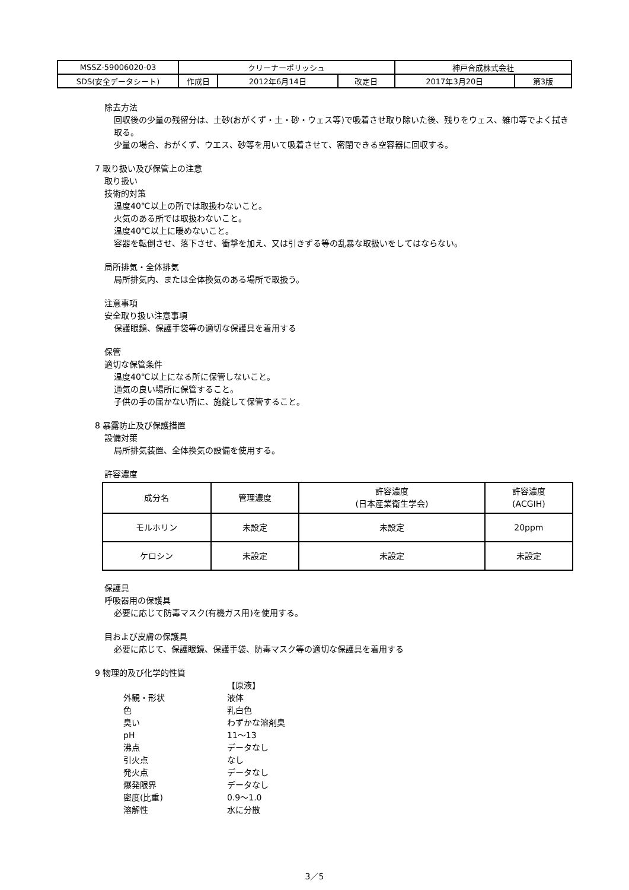| MSSZ-59006020-03 | クリーナーポリッシュ | | | 神戸合成株式会社 | |
| SDS(安全データシート) | 作成日 | 2012年6月14日 | 改定日 | 2017年3月20日 | 第3版 |
除去方法
回収後の少量の残留分は、土砂(おがくず・土・砂・ウェス等)で吸着させ取り除いた後、残りをウェス、雑巾等でよく拭き取る。
少量の場合、おがくず、ウエス、砂等を用いて吸着させて、密閉できる空容器に回収する。
7 取り扱い及び保管上の注意
取り扱い
技術的対策
温度40℃以上の所では取扱わないこと。
火気のある所では取扱わないこと。
温度40℃以上に暖めないこと。
容器を転倒させ、落下させ、衝撃を加え、又は引きずる等の乱暴な取扱いをしてはならない。
局所排気・全体排気
局所排気内、または全体換気のある場所で取扱う。
注意事項
安全取り扱い注意事項
保護眼鏡、保護手袋等の適切な保護具を着用する
保管
適切な保管条件
温度40℃以上になる所に保管しないこと。
通気の良い場所に保管すること。
子供の手の届かない所に、施錠して保管すること。
8 暴露防止及び保護措置
設備対策
局所排気装置、全体換気の設備を使用する。
許容濃度
| 成分名 | 管理濃度 | 許容濃度 (日本産業衛生学会) | 許容濃度 (ACGIH) |
| --- | --- | --- | --- |
| モルホリン | 未設定 | 未設定 | 20ppm |
| ケロシン | 未設定 | 未設定 | 未設定 |
保護具
呼吸器用の保護具
必要に応じて防毒マスク(有機ガス用)を使用する。
目および皮膚の保護具
必要に応じて、保護眼鏡、保護手袋、防毒マスク等の適切な保護具を着用する
9 物理的及び化学的性質
【原液】
外観・形状
液体
色
乳白色
臭い
わずかな溶剤臭
pH
11～13
沸点
データなし
引火点
なし
発火点
データなし
爆発限界
データなし
密度(比重)
0.9～1.0
溶解性
水に分散
3／5